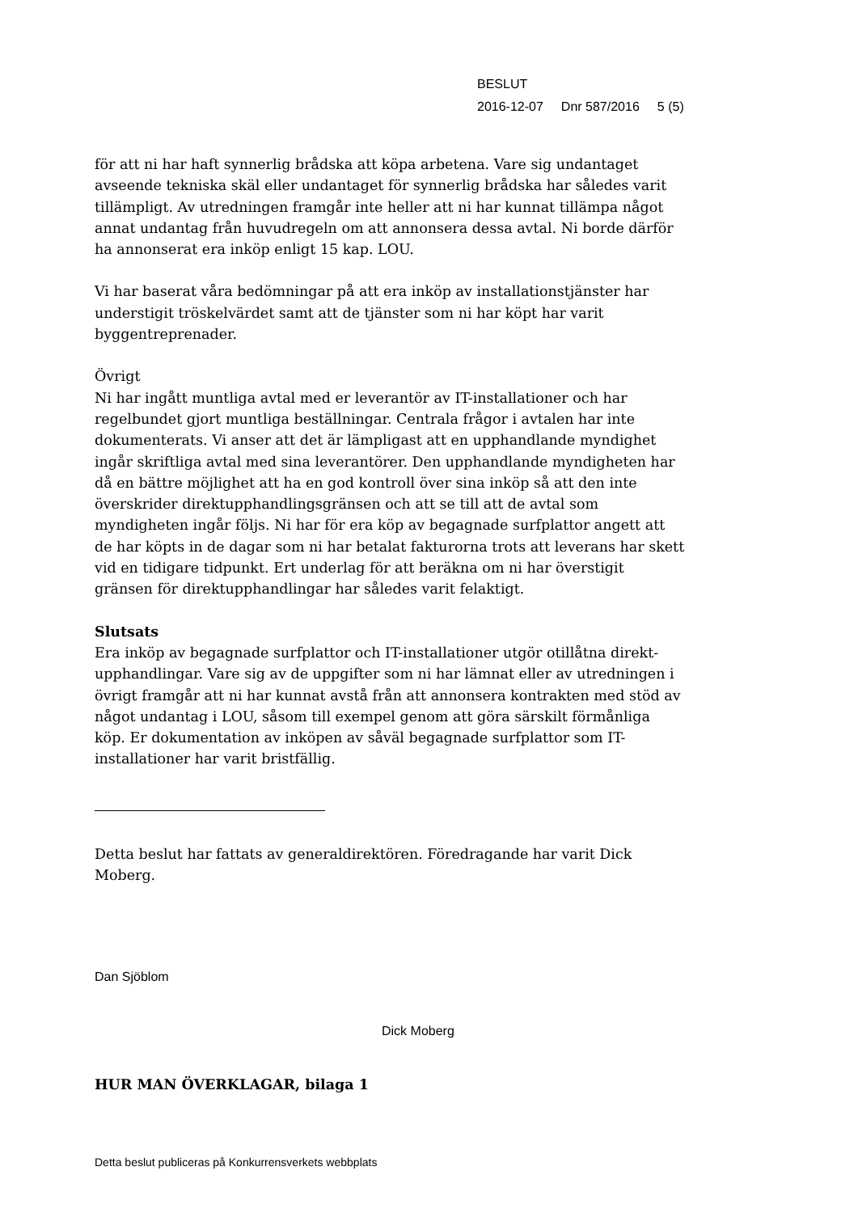BESLUT
2016-12-07 Dnr 587/2016 5 (5)
för att ni har haft synnerlig brådska att köpa arbetena. Vare sig undantaget avseende tekniska skäl eller undantaget för synnerlig brådska har således varit tillämpligt. Av utredningen framgår inte heller att ni har kunnat tillämpa något annat undantag från huvudregeln om att annonsera dessa avtal. Ni borde därför ha annonserat era inköp enligt 15 kap. LOU.
Vi har baserat våra bedömningar på att era inköp av installationstjänster har understigit tröskelvärdet samt att de tjänster som ni har köpt har varit byggentreprenader.
Övrigt
Ni har ingått muntliga avtal med er leverantör av IT-installationer och har regelbundet gjort muntliga beställningar. Centrala frågor i avtalen har inte dokumenterats. Vi anser att det är lämpligast att en upphandlande myndighet ingår skriftliga avtal med sina leverantörer. Den upphandlande myndigheten har då en bättre möjlighet att ha en god kontroll över sina inköp så att den inte överskrider direktupphandlingsgränsen och att se till att de avtal som myndigheten ingår följs. Ni har för era köp av begagnade surfplattor angett att de har köpts in de dagar som ni har betalat fakturorna trots att leverans har skett vid en tidigare tidpunkt. Ert underlag för att beräkna om ni har överstigit gränsen för direktupphandlingar har således varit felaktigt.
Slutsats
Era inköp av begagnade surfplattor och IT-installationer utgör otillåtna direkt-upphandlingar. Vare sig av de uppgifter som ni har lämnat eller av utredningen i övrigt framgår att ni har kunnat avstå från att annonsera kontrakten med stöd av något undantag i LOU, såsom till exempel genom att göra särskilt förmånliga köp. Er dokumentation av inköpen av såväl begagnade surfplattor som IT-installationer har varit bristfällig.
Detta beslut har fattats av generaldirektören. Föredragande har varit Dick Moberg.
Dan Sjöblom
Dick Moberg
HUR MAN ÖVERKLAGAR, bilaga 1
Detta beslut publiceras på Konkurrensverkets webbplats